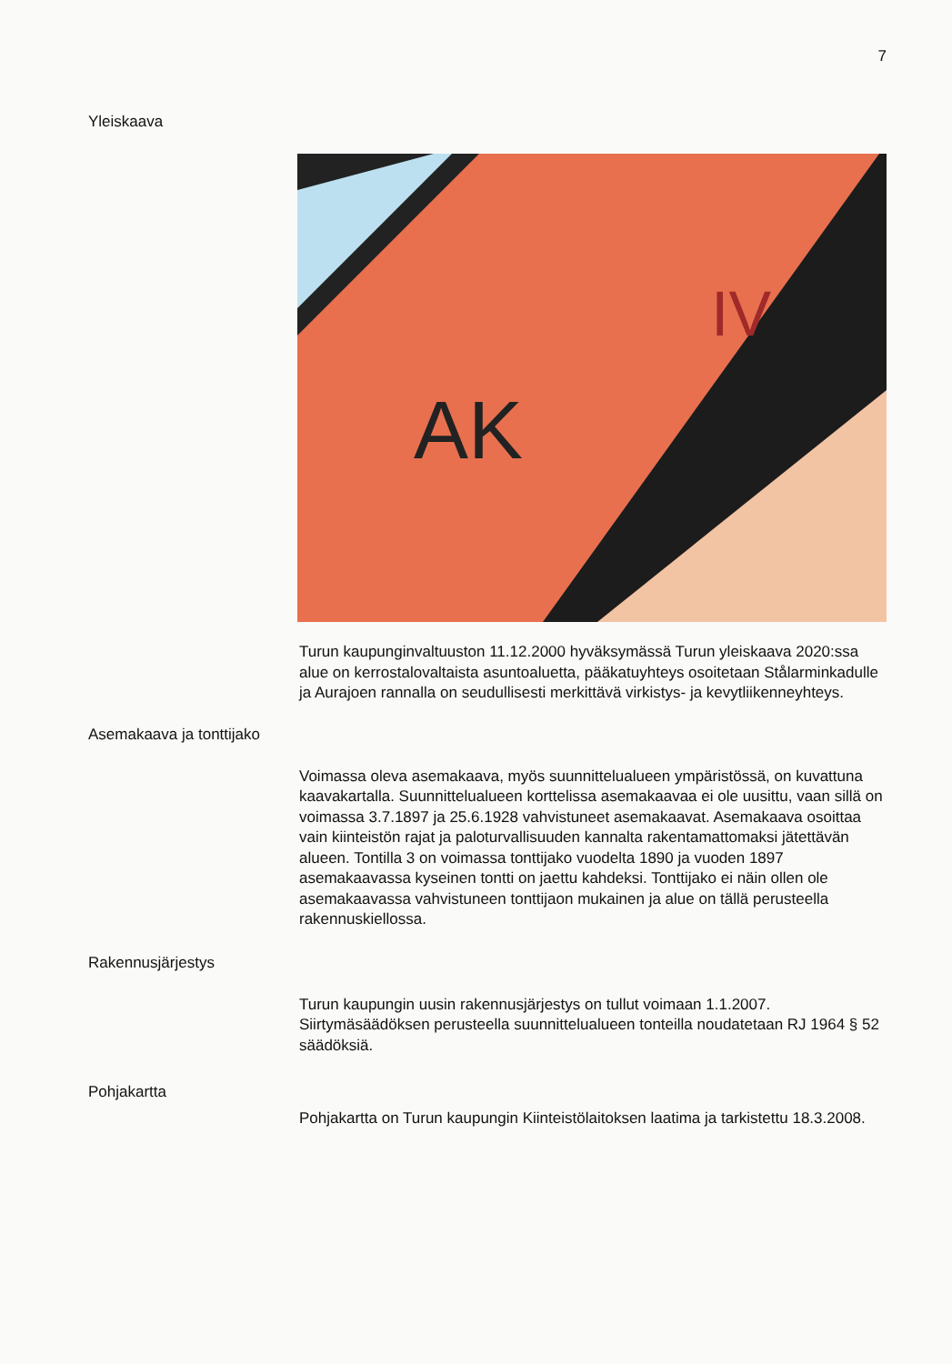7
Yleiskaava
AK
IV
Turun kaupunginvaltuuston 11.12.2000 hyväksymässä Turun yleiskaava 2020:ssa alue on kerrostalovaltaista asuntoaluetta, pääkatuyhteys osoitetaan Stålarminkadulle ja Aurajoen rannalla on seudullisesti merkittävä virkistys- ja kevytliikenneyhteys.
Asemakaava ja tonttijako
Voimassa oleva asemakaava, myös suunnittelualueen ympäristössä, on kuvattuna kaavakartalla. Suunnittelualueen korttelissa asemakaavaa ei ole uusittu, vaan sillä on voimassa 3.7.1897 ja 25.6.1928 vahvistuneet asemakaavat. Asemakaava osoittaa vain kiinteistön rajat ja paloturvallisuuden kannalta rakentamattomaksi jätettävän alueen. Tontilla 3 on voimassa tonttijako vuodelta 1890 ja vuoden 1897 asemakaavassa kyseinen tontti on jaettu kahdeksi. Tonttijako ei näin ollen ole asemakaavassa vahvistuneen tonttijaon mukainen ja alue on tällä perusteella rakennuskiellossa.
Rakennusjärjestys
Turun kaupungin uusin rakennusjärjestys on tullut voimaan 1.1.2007. Siirtymäsäädöksen perusteella suunnittelualueen tonteilla noudatetaan RJ 1964 § 52 säädöksiä.
Pohjakartta
Pohjakartta on Turun kaupungin Kiinteistölaitoksen laatima ja tarkistettu 18.3.2008.